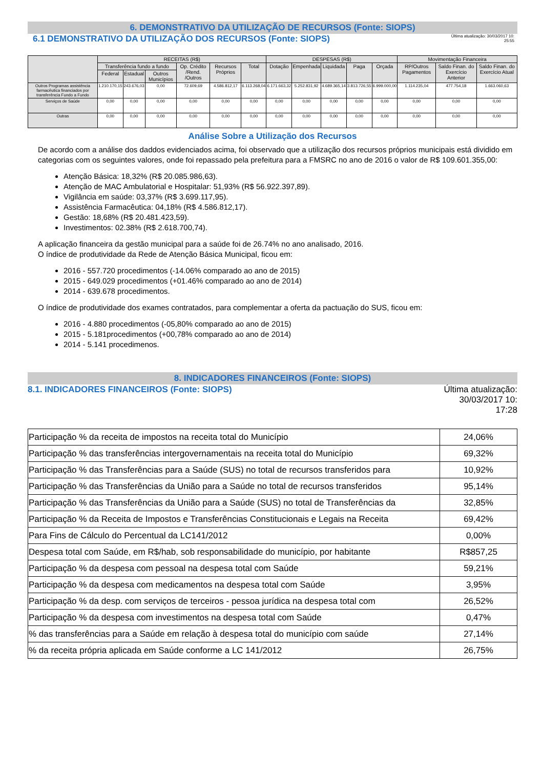6. DEMONSTRATIVO DA UTILIZAÇÃO DE RECURSOS (Fonte: SIOPS)
6.1 DEMONSTRATIVO DA UTILIZAÇÃO DOS RECURSOS (Fonte: SIOPS)
Última atualização: 30/03/2017 10:
25:55
| | RECEITAS (R$) | | | | | | DESPESAS (R$) | | | | | Movimentação Financeira | | |
| --- | --- | --- | --- | --- | --- | --- | --- | --- | --- | --- | --- | --- | --- | --- |
| | Transferência fundo a fundo | | | Op. Crédito /Rend. /Outros | Recursos Próprios | Total | Dotação | Empenhada | Liquidada | Paga | Orçada | RP/Outros Pagamentos | Saldo Finan. do Exercício Anterior | Saldo Finan. do Exercício Atual |
| | Federal | Estadual | Outros Municípios | | | | | | | | | | | |
| Outros Programas assistência farmacêutica financiados por transferência Fundo a Fundo | 1.210.170,15 | 243.676,03 | 0,00 | 72.609,69 | 4.586.812,17 | 6.113.268,04 | 6.171.663,32 | 5.252.831,92 | 4.689.365,14 | 3.813.726,55 | 6.999.000,00 | 1.114.235,04 | 477.754,18 | 1.663.060,63 |
| Serviços de Saúde | 0,00 | 0,00 | 0,00 | 0,00 | 0,00 | 0,00 | 0,00 | 0,00 | 0,00 | 0,00 | 0,00 | 0,00 | 0,00 | 0,00 |
| Outras | 0,00 | 0,00 | 0,00 | 0,00 | 0,00 | 0,00 | 0,00 | 0,00 | 0,00 | 0,00 | 0,00 | 0,00 | 0,00 | 0,00 |
Análise Sobre a Utilização dos Recursos
De acordo com a análise dos daddos evidenciados acima, foi observado que a utilização dos recursos próprios municipais está dividido em categorias com os seguintes valores, onde foi repassado pela prefeitura para a FMSRC no ano de 2016 o valor de R$ 109.601.355,00:
Atenção Básica: 18,32% (R$ 20.085.986,63).
Atenção de MAC Ambulatorial e Hospitalar: 51,93% (R$ 56.922.397,89).
Vigilância em saúde: 03,37% (R$ 3.699.117,95).
Assistência Farmacêutica: 04,18% (R$ 4.586.812,17).
Gestão: 18,68% (R$ 20.481.423,59).
Investimentos: 02.38% (R$ 2.618.700,74).
A aplicação financeira da gestão municipal para a saúde foi de 26.74% no ano analisado, 2016.
O índice de produtividade da Rede de Atenção Básica Municipal, ficou em:
2016 - 557.720 procedimentos (-14.06% comparado ao ano de 2015)
2015 - 649.029 procedimentos (+01.46% comparado ao ano de 2014)
2014 - 639.678 procedimentos.
O índice de produtividade dos exames contratados, para complementar a oferta da pactuação do SUS, ficou em:
2016 - 4.880 procedimentos (-05,80% comparado ao ano de 2015)
2015 - 5.181procedimentos (+00,78% comparado ao ano de 2014)
2014 - 5.141 procedimenos.
8. INDICADORES FINANCEIROS (Fonte: SIOPS)
8.1. INDICADORES FINANCEIROS (Fonte: SIOPS)
Última atualização:
30/03/2017 10:
17:28
| Participação % da receita de impostos na receita total do Município | 24,06% |
| Participação % das transferências intergovernamentais na receita total do Município | 69,32% |
| Participação % das Transferências para a Saúde (SUS) no total de recursos transferidos para | 10,92% |
| Participação % das Transferências da União para a Saúde no total de recursos transferidos | 95,14% |
| Participação % das Transferências da União para a Saúde (SUS) no total de Transferências da | 32,85% |
| Participação % da Receita de Impostos e Transferências Constitucionais e Legais na Receita | 69,42% |
| Para Fins de Cálculo do Percentual da LC141/2012 | 0,00% |
| Despesa total com Saúde, em R$/hab, sob responsabilidade do município, por habitante | R$857,25 |
| Participação % da despesa com pessoal na despesa total com Saúde | 59,21% |
| Participação % da despesa com medicamentos na despesa total com Saúde | 3,95% |
| Participação % da desp. com serviços de terceiros - pessoa jurídica na despesa total com | 26,52% |
| Participação % da despesa com investimentos na despesa total com Saúde | 0,47% |
| % das transferências para a Saúde em relação à despesa total do município com saúde | 27,14% |
| % da receita própria aplicada em Saúde conforme a LC 141/2012 | 26,75% |